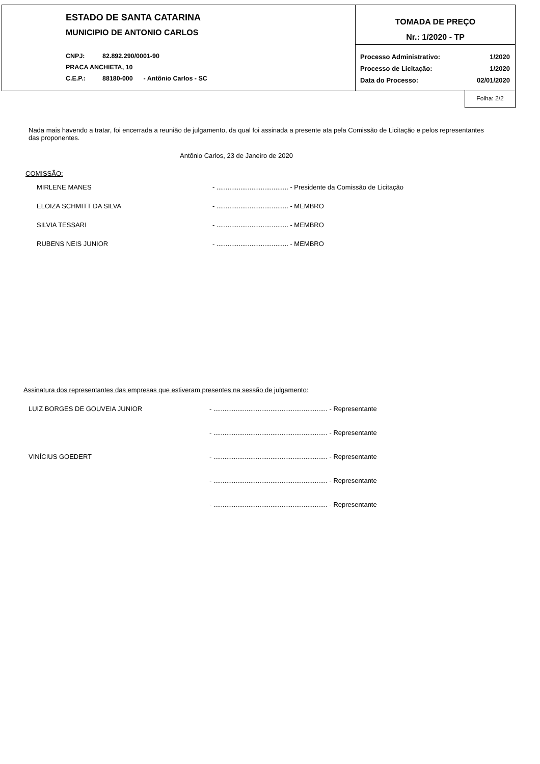ESTADO DE SANTA CATARINA
MUNICIPIO DE ANTONIO CARLOS
CNPJ: 82.892.290/0001-90
PRACA ANCHIETA, 10
C.E.P.: 88180-000 - Antônio Carlos - SC
TOMADA DE PREÇO
Nr.: 1/2020 - TP
Processo Administrativo: 1/2020
Processo de Licitação: 1/2020
Data do Processo: 02/01/2020
Folha: 2/2
Nada mais havendo a tratar, foi encerrada a reunião de julgamento, da qual foi assinada a presente ata pela Comissão de Licitação e pelos representantes das proponentes.
Antônio Carlos, 23 de Janeiro de 2020
COMISSÃO:
MIRLENE MANES - ....................................... - Presidente da Comissão de Licitação
ELOIZA SCHMITT DA SILVA - ....................................... - MEMBRO
SILVIA TESSARI - ....................................... - MEMBRO
RUBENS NEIS JUNIOR - ....................................... - MEMBRO
Assinatura dos representantes das empresas que estiveram presentes na sessão de julgamento:
LUIZ BORGES DE GOUVEIA JUNIOR - .............................................................. - Representante
- .............................................................. - Representante
VINÍCIUS GOEDERT - .............................................................. - Representante
- .............................................................. - Representante
- .............................................................. - Representante